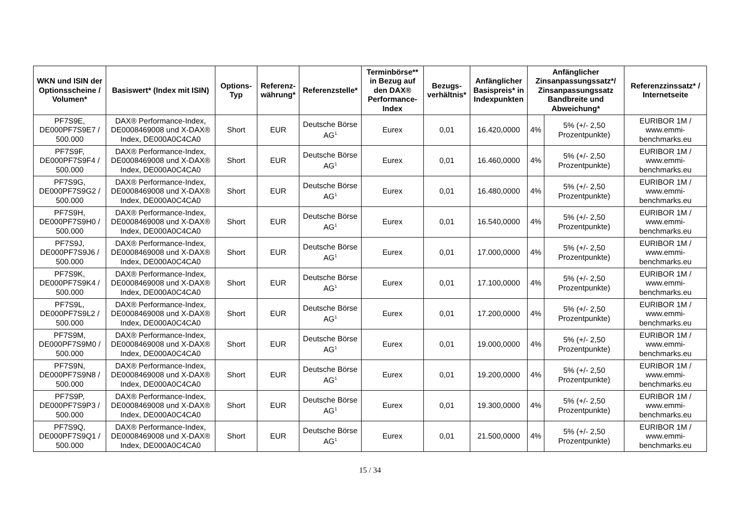| WKN und ISIN der Optionsscheine / Volumen* | Basiswert* (Index mit ISIN) | Options-Typ | Referenz-währung* | Referenzstelle* | Terminbörse** in Bezug auf den DAX® Performance-Index | Bezugs-verhältnis* | Anfänglicher Basispreis* in Indexpunkten | Anfänglicher Zinsanpassungssatz*/ Zinsanpassungssatz Bandbreite und Abweichung* | | Referenzzinssatz* / Internetseite |
| --- | --- | --- | --- | --- | --- | --- | --- | --- | --- | --- |
| PF7S9E, DE000PF7S9E7 / 500.000 | DAX® Performance-Index, DE0008469008 und X-DAX® Index, DE000A0C4CA0 | Short | EUR | Deutsche Börse AG<sup>1</sup> | Eurex | 0,01 | 16.420,0000 | 4% | 5% (+/- 2,50 Prozentpunkte) | EURIBOR 1M / www.emmi-benchmarks.eu |
| PF7S9F, DE000PF7S9F4 / 500.000 | DAX® Performance-Index, DE0008469008 und X-DAX® Index, DE000A0C4CA0 | Short | EUR | Deutsche Börse AG<sup>1</sup> | Eurex | 0,01 | 16.460,0000 | 4% | 5% (+/- 2,50 Prozentpunkte) | EURIBOR 1M / www.emmi-benchmarks.eu |
| PF7S9G, DE000PF7S9G2 / 500.000 | DAX® Performance-Index, DE0008469008 und X-DAX® Index, DE000A0C4CA0 | Short | EUR | Deutsche Börse AG<sup>1</sup> | Eurex | 0,01 | 16.480,0000 | 4% | 5% (+/- 2,50 Prozentpunkte) | EURIBOR 1M / www.emmi-benchmarks.eu |
| PF7S9H, DE000PF7S9H0 / 500.000 | DAX® Performance-Index, DE0008469008 und X-DAX® Index, DE000A0C4CA0 | Short | EUR | Deutsche Börse AG<sup>1</sup> | Eurex | 0,01 | 16.540,0000 | 4% | 5% (+/- 2,50 Prozentpunkte) | EURIBOR 1M / www.emmi-benchmarks.eu |
| PF7S9J, DE000PF7S9J6 / 500.000 | DAX® Performance-Index, DE0008469008 und X-DAX® Index, DE000A0C4CA0 | Short | EUR | Deutsche Börse AG<sup>1</sup> | Eurex | 0,01 | 17.000,0000 | 4% | 5% (+/- 2,50 Prozentpunkte) | EURIBOR 1M / www.emmi-benchmarks.eu |
| PF7S9K, DE000PF7S9K4 / 500.000 | DAX® Performance-Index, DE0008469008 und X-DAX® Index, DE000A0C4CA0 | Short | EUR | Deutsche Börse AG<sup>1</sup> | Eurex | 0,01 | 17.100,0000 | 4% | 5% (+/- 2,50 Prozentpunkte) | EURIBOR 1M / www.emmi-benchmarks.eu |
| PF7S9L, DE000PF7S9L2 / 500.000 | DAX® Performance-Index, DE0008469008 und X-DAX® Index, DE000A0C4CA0 | Short | EUR | Deutsche Börse AG<sup>1</sup> | Eurex | 0,01 | 17.200,0000 | 4% | 5% (+/- 2,50 Prozentpunkte) | EURIBOR 1M / www.emmi-benchmarks.eu |
| PF7S9M, DE000PF7S9M0 / 500.000 | DAX® Performance-Index, DE0008469008 und X-DAX® Index, DE000A0C4CA0 | Short | EUR | Deutsche Börse AG<sup>1</sup> | Eurex | 0,01 | 19.000,0000 | 4% | 5% (+/- 2,50 Prozentpunkte) | EURIBOR 1M / www.emmi-benchmarks.eu |
| PF7S9N, DE000PF7S9N8 / 500.000 | DAX® Performance-Index, DE0008469008 und X-DAX® Index, DE000A0C4CA0 | Short | EUR | Deutsche Börse AG<sup>1</sup> | Eurex | 0,01 | 19.200,0000 | 4% | 5% (+/- 2,50 Prozentpunkte) | EURIBOR 1M / www.emmi-benchmarks.eu |
| PF7S9P, DE000PF7S9P3 / 500.000 | DAX® Performance-Index, DE0008469008 und X-DAX® Index, DE000A0C4CA0 | Short | EUR | Deutsche Börse AG<sup>1</sup> | Eurex | 0,01 | 19.300,0000 | 4% | 5% (+/- 2,50 Prozentpunkte) | EURIBOR 1M / www.emmi-benchmarks.eu |
| PF7S9Q, DE000PF7S9Q1 / 500.000 | DAX® Performance-Index, DE0008469008 und X-DAX® Index, DE000A0C4CA0 | Short | EUR | Deutsche Börse AG<sup>1</sup> | Eurex | 0,01 | 21.500,0000 | 4% | 5% (+/- 2,50 Prozentpunkte) | EURIBOR 1M / www.emmi-benchmarks.eu |
15 / 34